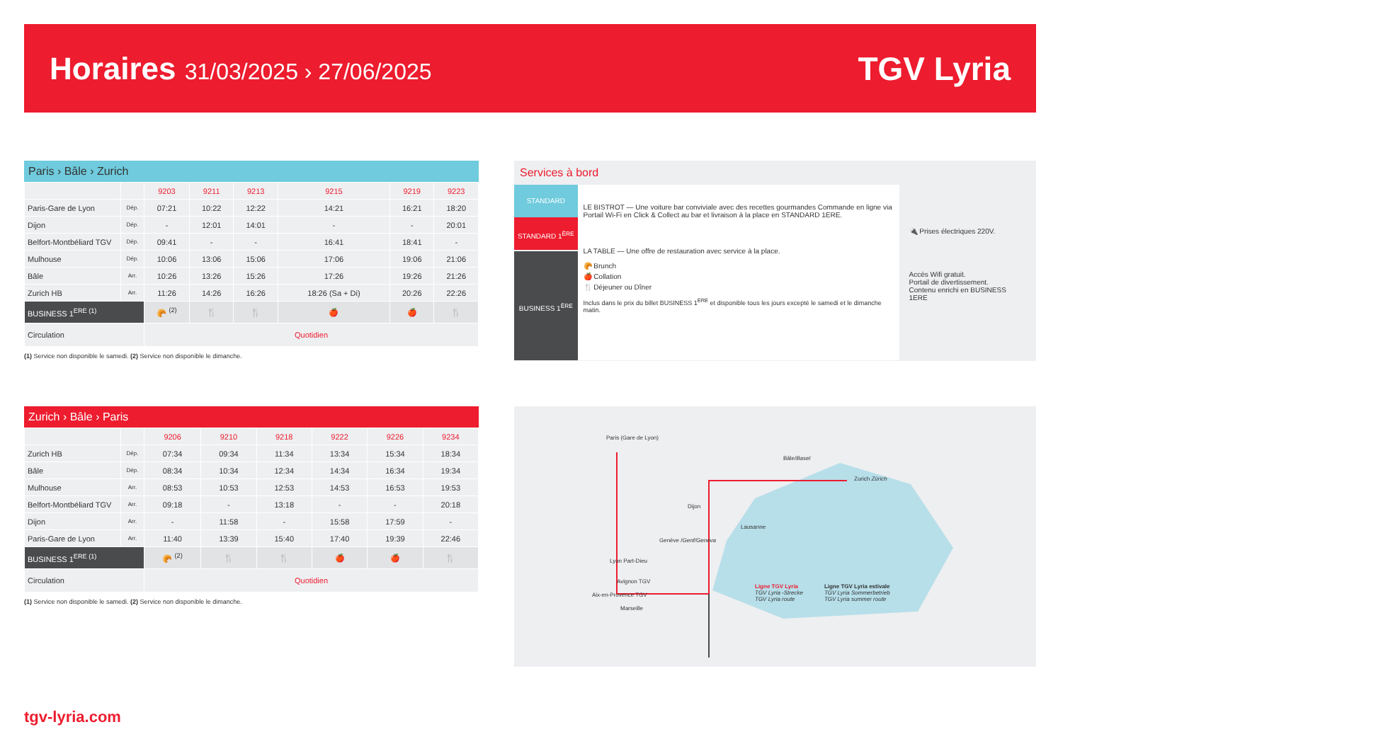Horaires 31/03/2025 › 27/06/2025
TGV Lyria
Paris › Bâle › Zurich
| | | 9203 | 9211 | 9213 | 9215 | 9219 | 9223 |
| Paris-Gare de Lyon | Dép. | 07:21 | 10:22 | 12:22 | 14:21 | 16:21 | 18:20 |
| Dijon | Dép. | - | 12:01 | 14:01 | - | - | 20:01 |
| Belfort-Montbéliard TGV | Dép. | 09:41 | - | - | 16:41 | 18:41 | - |
| Mulhouse | Dép. | 10:06 | 13:06 | 15:06 | 17:06 | 19:06 | 21:06 |
| Bâle | Arr. | 10:26 | 13:26 | 15:26 | 17:26 | 19:26 | 21:26 |
| Zurich HB | Arr. | 11:26 | 14:26 | 16:26 | 18:26 (Sa + Di) | 20:26 | 22:26 |
| BUSINESS 1<sup>ERE (1)</sup> | | 🥐 <sup>(2)</sup> | 🍴 | 🍴 | 🍎 | 🍎 | 🍴 |
| Circulation | | Quotidien | | | | | |
(1) Service non disponible le samedi. (2) Service non disponible le dimanche.
Zurich › Bâle › Paris
| | | 9206 | 9210 | 9218 | 9222 | 9226 | 9234 |
| Zurich HB | Dép. | 07:34 | 09:34 | 11:34 | 13:34 | 15:34 | 18:34 |
| Bâle | Dép. | 08:34 | 10:34 | 12:34 | 14:34 | 16:34 | 19:34 |
| Mulhouse | Arr. | 08:53 | 10:53 | 12:53 | 14:53 | 16:53 | 19:53 |
| Belfort-Montbéliard TGV | Arr. | 09:18 | - | 13:18 | - | - | 20:18 |
| Dijon | Arr. | - | 11:58 | - | 15:58 | 17:59 | - |
| Paris-Gare de Lyon | Arr. | 11:40 | 13:39 | 15:40 | 17:40 | 19:39 | 22:46 |
| BUSINESS 1<sup>ERE (1)</sup> | | 🥐 <sup>(2)</sup> | 🍴 | 🍴 | 🍎 | 🍎 | 🍴 |
| Circulation | | Quotidien | | | | | |
(1) Service non disponible le samedi. (2) Service non disponible le dimanche.
Services à bord
STANDARD
STANDARD 1<sup>ÈRE</sup>
BUSINESS 1<sup>ÈRE</sup>
LE BISTROT — Une voiture bar conviviale avec des recettes gourmandes Commande en ligne via Portail Wi-Fi en Click & Collect au bar et livraison à la place en STANDARD 1ERE.
LA TABLE — Une offre de restauration avec service à la place.
🥐 Brunch
🍎 Collation
🍴 Déjeuner ou Dîner
Inclus dans le prix du billet BUSINESS 1<sup>ERE</sup> et disponible tous les jours excepté le samedi et le dimanche matin.
🔌 Prises électriques 220V.
Accès Wifi gratuit.
Portail de divertissement.
Contenu enrichi en BUSINESS 1ERE
Paris (Gare de Lyon)
Bâle/Basel
Zurich Zürich
Dijon
Lausanne
Genève /Genf/Geneva
Lyon Part-Dieu
Avignon TGV
Aix-en-Provence TGV
Marseille
Ligne TGV Lyria
TGV Lyria -Strecke
TGV Lyria route
Ligne TGV Lyria estivale
TGV Lyria Sommerbetrieb
TGV Lyria summer route
tgv-lyria.com